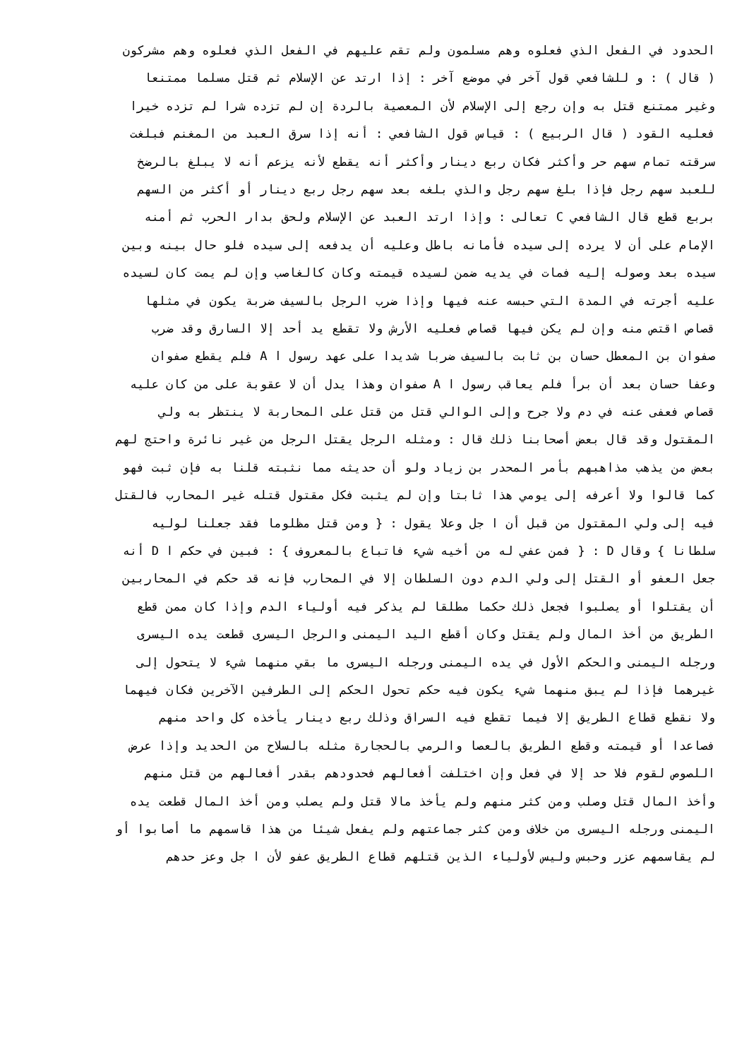الحدود في الفعل الذي فعلوه وهم مسلمون ولم تقم عليهم في الفعل الذي فعلوه وهم مشركون
( قال ) : و للشافعي قول آخر في موضع آخر : إذا ارتد عن الإسلام ثم قتل مسلما ممتنعا
وغير ممتنع قتل به وإن رجع إلى الإسلام لأن المعصية بالردة إن لم تزده شرا لم تزده خيرا
فعليه القود ( قال الربيع ) : قياس قول الشافعي : أنه إذا سرق العبد من المغنم فبلغت
سرقته تمام سهم حر وأكثر فكان ربع دينار وأكثر أنه يقطع لأنه يزعم أنه لا يبلغ بالرضخ
للعبد سهم رجل فإذا بلغ سهم رجل والذي بلغه بعد سهم رجل ربع دينار أو أكثر من السهم
بربع قطع قال الشافعي C تعالى : وإذا ارتد العبد عن الإسلام ولحق بدار الحرب ثم أمنه
الإمام على أن لا يرده إلى سيده فأمانه باطل وعليه أن يدفعه إلى سيده فلو حال بينه وبين
سيده بعد وصوله إليه فمات في يديه ضمن لسيده قيمته وكان كالغاصب وإن لم يمت كان لسيده
عليه أجرته في المدة التي حبسه عنه فيها وإذا ضرب الرجل بالسيف ضربة يكون في مثلها
قصاص اقتص منه وإن لم يكن فيها قصاص فعليه الأرش ولا تقطع يد أحد إلا السارق وقد ضرب
صفوان بن المعطل حسان بن ثابت بالسيف ضربا شديدا على عهد رسول ا A فلم يقطع صفوان
وعفا حسان بعد أن برأ فلم يعاقب رسول ا A صفوان وهذا يدل أن لا عقوبة على من كان عليه
قصاص فعفى عنه في دم ولا جرح وإلى الوالي قتل من قتل على المحاربة لا ينتظر به ولي
المقتول وقد قال بعض أصحابنا ذلك قال : ومثله الرجل يقتل الرجل من غير نائرة واحتج لهم
بعض من يذهب مذاهبهم بأمر المحدر بن زياد ولو أن حديثه مما نثبته قلنا به فإن ثبت فهو
كما قالوا ولا أعرفه إلى يومي هذا ثابتا وإن لم يثبت فكل مقتول قتله غير المحارب فالقتل
فيه إلى ولي المقتول من قبل أن ا جل وعلا يقول : { ومن قتل مظلوما فقد جعلنا لوليه
سلطانا } وقال D : { فمن عفي له من أخيه شيء فاتباع بالمعروف } : فبين في حكم ا D أنه
جعل العفو أو القتل إلى ولي الدم دون السلطان إلا في المحارب فإنه قد حكم في المحاربين
أن يقتلوا أو يصلبوا فجعل ذلك حكما مطلقا لم يذكر فيه أولياء الدم وإذا كان ممن قطع
الطريق من أخذ المال ولم يقتل وكان أقطع اليد اليمنى والرجل اليسرى قطعت يده اليسرى
ورجله اليمنى والحكم الأول في يده اليمنى ورجله اليسرى ما بقي منهما شيء لا يتحول إلى
غيرهما فإذا لم يبق منهما شيء يكون فيه حكم تحول الحكم إلى الطرفين الآخرين فكان فيهما
ولا نقطع قطاع الطريق إلا فيما تقطع فيه السراق وذلك ربع دينار يأخذه كل واحد منهم
فصاعدا أو قيمته وقطع الطريق بالعصا والرمي بالحجارة مثله بالسلاح من الحديد وإذا عرض
اللصوص لقوم فلا حد إلا في فعل وإن اختلفت أفعالهم فحدودهم بقدر أفعالهم من قتل منهم
وأخذ المال قتل وصلب ومن كثر منهم ولم يأخذ مالا قتل ولم يصلب ومن أخذ المال قطعت يده
اليمنى ورجله اليسرى من خلاف ومن كثر جماعتهم ولم يفعل شيئا من هذا قاسمهم ما أصابوا أو
لم يقاسمهم عزر وحبس وليس لأولياء الذين قتلهم قطاع الطريق عفو لأن ا جل وعز حدهم